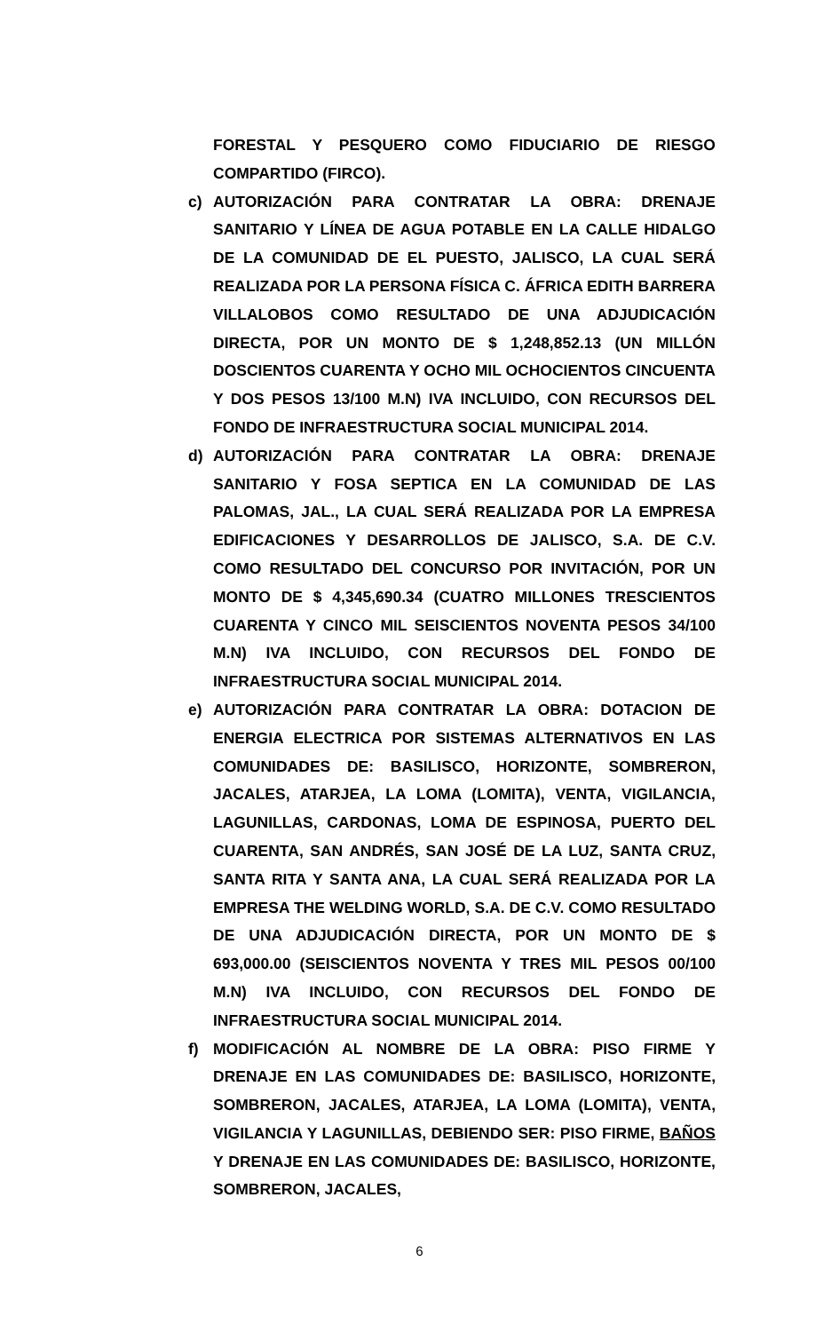FORESTAL Y PESQUERO COMO FIDUCIARIO DE RIESGO COMPARTIDO (FIRCO).
c) AUTORIZACIÓN PARA CONTRATAR LA OBRA: DRENAJE SANITARIO Y LÍNEA DE AGUA POTABLE EN LA CALLE HIDALGO DE LA COMUNIDAD DE EL PUESTO, JALISCO, LA CUAL SERÁ REALIZADA POR LA PERSONA FÍSICA C. ÁFRICA EDITH BARRERA VILLALOBOS COMO RESULTADO DE UNA ADJUDICACIÓN DIRECTA, POR UN MONTO DE $ 1,248,852.13 (UN MILLÓN DOSCIENTOS CUARENTA Y OCHO MIL OCHOCIENTOS CINCUENTA Y DOS PESOS 13/100 M.N) IVA INCLUIDO, CON RECURSOS DEL FONDO DE INFRAESTRUCTURA SOCIAL MUNICIPAL 2014.
d) AUTORIZACIÓN PARA CONTRATAR LA OBRA: DRENAJE SANITARIO Y FOSA SEPTICA EN LA COMUNIDAD DE LAS PALOMAS, JAL., LA CUAL SERÁ REALIZADA POR LA EMPRESA EDIFICACIONES Y DESARROLLOS DE JALISCO, S.A. DE C.V. COMO RESULTADO DEL CONCURSO POR INVITACIÓN, POR UN MONTO DE $ 4,345,690.34 (CUATRO MILLONES TRESCIENTOS CUARENTA Y CINCO MIL SEISCIENTOS NOVENTA PESOS 34/100 M.N) IVA INCLUIDO, CON RECURSOS DEL FONDO DE INFRAESTRUCTURA SOCIAL MUNICIPAL 2014.
e) AUTORIZACIÓN PARA CONTRATAR LA OBRA: DOTACION DE ENERGIA ELECTRICA POR SISTEMAS ALTERNATIVOS EN LAS COMUNIDADES DE: BASILISCO, HORIZONTE, SOMBRERON, JACALES, ATARJEA, LA LOMA (LOMITA), VENTA, VIGILANCIA, LAGUNILLAS, CARDONAS, LOMA DE ESPINOSA, PUERTO DEL CUARENTA, SAN ANDRÉS, SAN JOSÉ DE LA LUZ, SANTA CRUZ, SANTA RITA Y SANTA ANA, LA CUAL SERÁ REALIZADA POR LA EMPRESA THE WELDING WORLD, S.A. DE C.V. COMO RESULTADO DE UNA ADJUDICACIÓN DIRECTA, POR UN MONTO DE $ 693,000.00 (SEISCIENTOS NOVENTA Y TRES MIL PESOS 00/100 M.N) IVA INCLUIDO, CON RECURSOS DEL FONDO DE INFRAESTRUCTURA SOCIAL MUNICIPAL 2014.
f) MODIFICACIÓN AL NOMBRE DE LA OBRA: PISO FIRME Y DRENAJE EN LAS COMUNIDADES DE: BASILISCO, HORIZONTE, SOMBRERON, JACALES, ATARJEA, LA LOMA (LOMITA), VENTA, VIGILANCIA Y LAGUNILLAS, DEBIENDO SER: PISO FIRME, BAÑOS Y DRENAJE EN LAS COMUNIDADES DE: BASILISCO, HORIZONTE, SOMBRERON, JACALES,
6